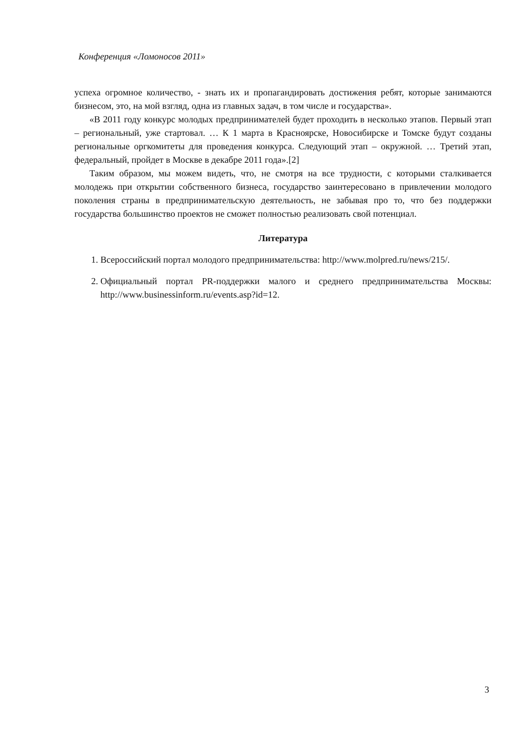Конференция «Ломоносов 2011»
успеха огромное количество, - знать их и пропагандировать достижения ребят, которые занимаются бизнесом, это, на мой взгляд, одна из главных задач, в том числе и государства».
«В 2011 году конкурс молодых предпринимателей будет проходить в несколько этапов. Первый этап – региональный, уже стартовал. … К 1 марта в Красноярске, Новосибирске и Томске будут созданы региональные оргкомитеты для проведения конкурса. Следующий этап – окружной. … Третий этап, федеральный, пройдет в Москве в декабре 2011 года».[2]
Таким образом, мы можем видеть, что, не смотря на все трудности, с которыми сталкивается молодежь при открытии собственного бизнеса, государство заинтересовано в привлечении молодого поколения страны в предпринимательскую деятельность, не забывая про то, что без поддержки государства большинство проектов не сможет полностью реализовать свой потенциал.
Литература
1. Всероссийский портал молодого предпринимательства: http://www.molpred.ru/news/215/.
2. Официальный портал PR-поддержки малого и среднего предпринимательства Москвы: http://www.businessinform.ru/events.asp?id=12.
3